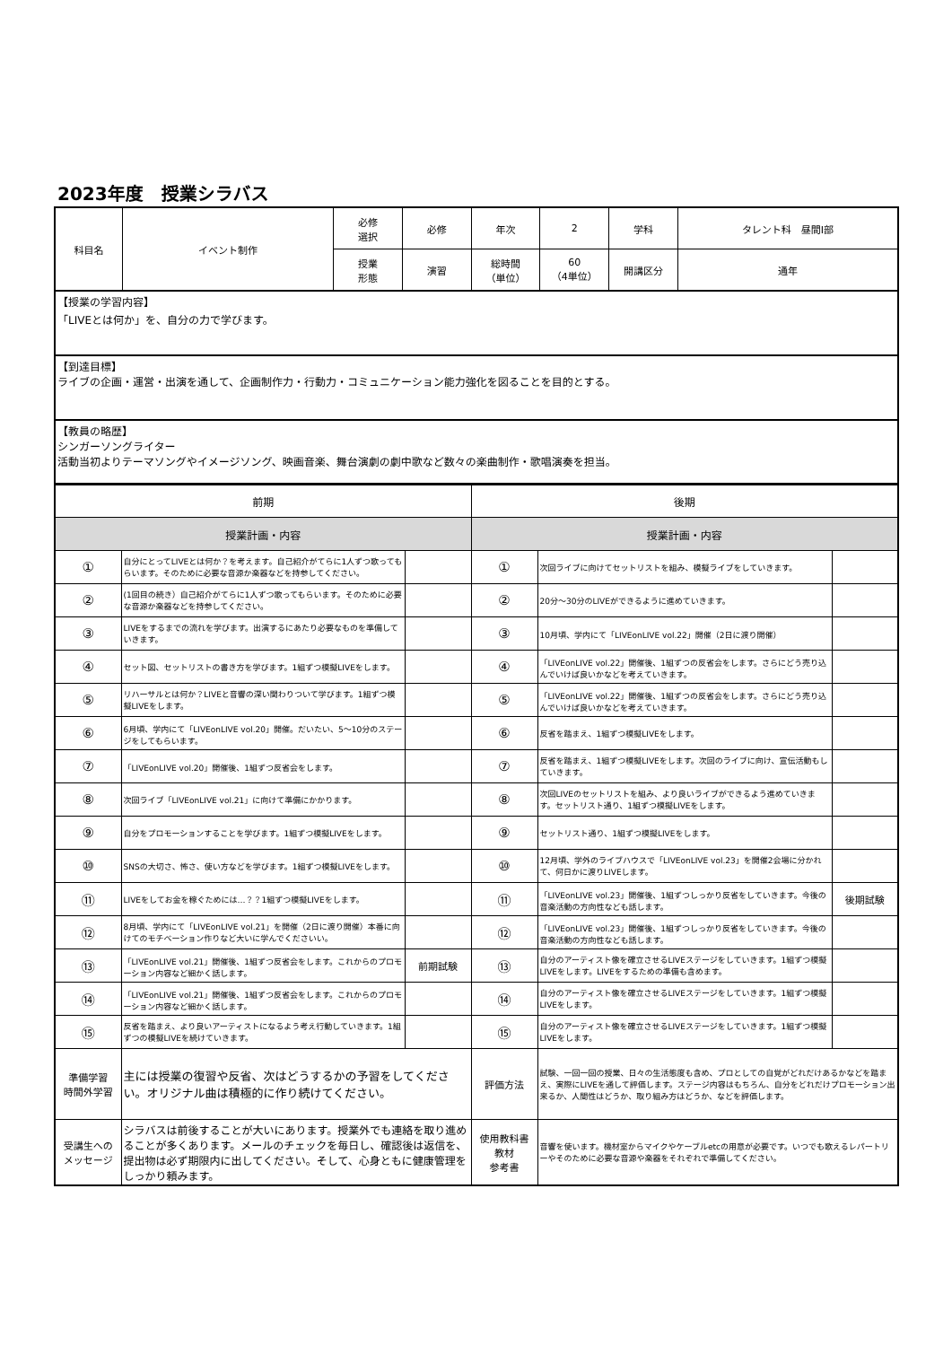2023年度　授業シラバス
| 科目名 | イベント制作 | 必修 選択 | 必修 | 年次 | 2 | 学科 | タレント科 昼間Ⅰ部 |
| | | 授業 形態 | 演習 | 総時間 （単位） | 60 （4単位） | 開講区分 | 通年 |
【授業の学習内容】
「LIVEとは何か」を、自分の力で学びます。
【到達目標】
ライブの企画・運営・出演を通して、企画制作力・行動力・コミュニケーション能力強化を図ることを目的とする。
【教員の略歴】
シンガーソングライター
活動当初よりテーマソングやイメージソング、映画音楽、舞台演劇の劇中歌など数々の楽曲制作・歌唱演奏を担当。
| 前期 | | | 後期 | | |
| --- | --- | --- | --- | --- | --- |
| 授業計画・内容 | | | 授業計画・内容 | | |
| ① | 自分にとってLIVEとは何か？を考えます。自己紹介がてらに1人ずつ歌ってもらいます。そのために必要な音源か楽器などを持参してください。 | | ① | 次回ライブに向けてセットリストを組み、模擬ライブをしていきます。 | |
| ② | (1回目の続き）自己紹介がてらに1人ずつ歌ってもらいます。そのために必要な音源か楽器などを持参してください。 | | ② | 20分～30分のLIVEができるように進めていきます。 | |
| ③ | LIVEをするまでの流れを学びます。出演するにあたり必要なものを準備していきます。 | | ③ | 10月頃、学内にて「LIVEonLIVE vol.22」開催（2日に渡り開催） | |
| ④ | セット図、セットリストの書き方を学びます。1組ずつ模擬LIVEをします。 | | ④ | 「LIVEonLIVE vol.22」開催後、1組ずつの反省会をします。さらにどう売り込んでいけば良いかなどを考えていきます。 | |
| ⑤ | リハーサルとは何か？LIVEと音響の深い関わりついて学びます。1組ずつ模擬LIVEをします。 | | ⑤ | 「LIVEonLIVE vol.22」開催後、1組ずつの反省会をします。さらにどう売り込んでいけば良いかなどを考えていきます。 | |
| ⑥ | 6月頃、学内にて「LIVEonLIVE vol.20」開催。だいたい、5～10分のステージをしてもらいます。 | | ⑥ | 反省を踏まえ、1組ずつ模擬LIVEをします。 | |
| ⑦ | 「LIVEonLIVE vol.20」開催後、1組ずつ反省会をします。 | | ⑦ | 反省を踏まえ、1組ずつ模擬LIVEをします。次回のライブに向け、宣伝活動もしていきます。 | |
| ⑧ | 次回ライブ「LIVEonLIVE vol.21」に向けて準備にかかります。 | | ⑧ | 次回LIVEのセットリストを組み、より良いライブができるよう進めていきます。セットリスト通り、1組ずつ模擬LIVEをします。 | |
| ⑨ | 自分をプロモーションすることを学びます。1組ずつ模擬LIVEをします。 | | ⑨ | セットリスト通り、1組ずつ模擬LIVEをします。 | |
| ⑩ | SNSの大切さ、怖さ、使い方などを学びます。1組ずつ模擬LIVEをします。 | | ⑩ | 12月頃、学外のライブハウスで「LIVEonLIVE vol.23」を開催2会場に分かれて、何日かに渡りLIVEします。 | |
| ⑪ | LIVEをしてお金を稼ぐためには…？？1組ずつ模擬LIVEをします。 | | ⑪ | 「LIVEonLIVE vol.23」開催後、1組ずつしっかり反省をしていきます。今後の音楽活動の方向性なども話します。 | 後期試験 |
| ⑫ | 8月頃、学内にて「LIVEonLIVE vol.21」を開催（2日に渡り開催）本番に向けてのモチベーション作りなど大いに学んでくださいい。 | | ⑫ | 「LIVEonLIVE vol.23」開催後、1組ずつしっかり反省をしていきます。今後の音楽活動の方向性なども話します。 | |
| ⑬ | 「LIVEonLIVE vol.21」開催後、1組ずつ反省会をします。これからのプロモーション内容など細かく話します。 | 前期試験 | ⑬ | 自分のアーティスト像を確立させるLIVEステージをしていきます。1組ずつ模擬LIVEをします。LIVEをするための準備も含めます。 | |
| ⑭ | 「LIVEonLIVE vol.21」開催後、1組ずつ反省会をします。これからのプロモーション内容など細かく話します。 | | ⑭ | 自分のアーティスト像を確立させるLIVEステージをしていきます。1組ずつ模擬LIVEをします。 | |
| ⑮ | 反省を踏まえ、より良いアーティストになるよう考え行動していきます。1組ずつの模擬LIVEを続けていきます。 | | ⑮ | 自分のアーティスト像を確立させるLIVEステージをしていきます。1組ずつ模擬LIVEをします。 | |
| 準備学習 時間外学習 | 主には授業の復習や反省、次はどうするかの予習をしてください。オリジナル曲は積極的に作り続けてください。 | | 評価方法 | 試験、一回一回の授業、日々の生活態度も含め、プロとしての自覚がどれだけあるかなどを踏まえ、実際にLIVEを通して評価します。ステージ内容はもちろん、自分をどれだけプロモーション出来るか、人間性はどうか、取り組み方はどうか、などを評価します。 | |
| 受講生への メッセージ | シラバスは前後することが大いにあります。授業外でも連絡を取り進めることが多くあります。メールのチェックを毎日し、確認後は返信を、提出物は必ず期限内に出してください。そして、心身ともに健康管理をしっかり頼みます。 | | 使用教科書 教材 参考書 | 音響を使います。機材室からマイクやケーブルetcの用意が必要です。いつでも歌えるレパートリーやそのために必要な音源や楽器をそれぞれで準備してください。 | |